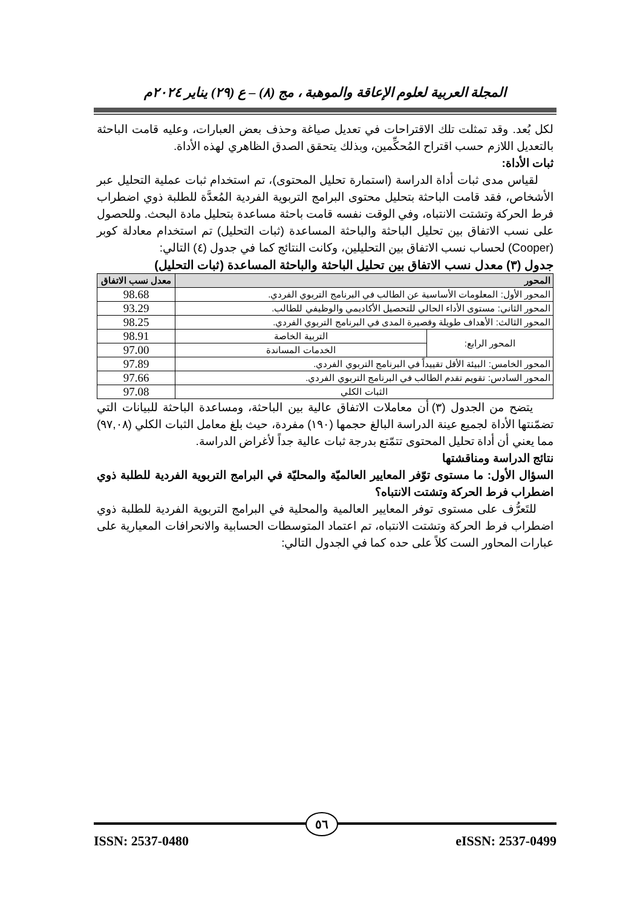المجلة العربية لعلوم الإعاقة والموهبة ، مج (٨) – ع (٢٩) يناير ٢٠٢٤م
لكل بُعد. وقد تمثلت تلك الاقتراحات في تعديل صياغة وحذف بعض العبارات، وعليه قامت الباحثة بالتعديل اللازم حسب اقتراح المُحكِّمين، وبذلك يتحقق الصدق الظاهري لهذه الأداة.
ثبات الأداة:
لقياس مدى ثبات أداة الدراسة (استمارة تحليل المحتوى)، تم استخدام ثبات عملية التحليل عبر الأشخاص، فقد قامت الباحثة بتحليل محتوى البرامج التربوية الفردية المُعدَّة للطلبة ذوي اضطراب فرط الحركة وتشتت الانتباه، وفي الوقت نفسه قامت باحثة مساعدة بتحليل مادة البحث. وللحصول على نسب الاتفاق بين تحليل الباحثة والباحثة المساعدة (ثبات التحليل) تم استخدام معادلة كوبر (Cooper) لحساب نسب الاتفاق بين التحليلين، وكانت النتائج كما في جدول (٤) التالي:
جدول (٣) معدل نسب الاتفاق بين تحليل الباحثة والباحثة المساعدة (ثبات التحليل)
| المحور | | معدل نسب الاتفاق |
| --- | --- | --- |
| المحور الأول: المعلومات الأساسية عن الطالب في البرنامج التربوي الفردي. | | 98.68 |
| المحور الثاني: مستوى الأداء الحالي للتحصيل الأكاديمي والوظيفي للطالب. | | 93.29 |
| المحور الثالث: الأهداف طويلة وقصيرة المدى في البرنامج التربوي الفردي. | | 98.25 |
| المحور الرابع: | التربية الخاصة | 98.91 |
| | الخدمات المساندة | 97.00 |
| المحور الخامس: البيئة الأقل تقييداً في البرنامج التربوي الفردي. | | 97.89 |
| المحور السادس: تقويم تقدم الطالب في البرنامج التربوي الفردي. | | 97.66 |
| الثبات الكلي | | 97.08 |
يتضح من الجدول (٣) أن معاملات الاتفاق عالية بين الباحثة، ومساعدة الباحثة للبيانات التي تضمّنتها الأداة لجميع عينة الدراسة البالغ حجمها (١٩٠) مفردة، حيث بلغ معامل الثبات الكلي (٩٧,٠٨) مما يعني أن أداة تحليل المحتوى تتمّتع بدرجة ثبات عالية جداً لأغراض الدراسة.
نتائج الدراسة ومناقشتها
السؤال الأول: ما مستوى توّفر المعايير العالميّة والمحليّة في البرامج التربوية الفردية للطلبة ذوي اضطراب فرط الحركة وتشتت الانتباه؟
للتَعرُّف على مستوى توفر المعايير العالمية والمحلية في البرامج التربوية الفردية للطلبة ذوي اضطراب فرط الحركة وتشتت الانتباه، تم اعتماد المتوسطات الحسابية والانحرافات المعيارية على عبارات المحاور الست كلاً على حده كما في الجدول التالي:
٥٦
ISSN: 2537-0480 eISSN: 2537-0499